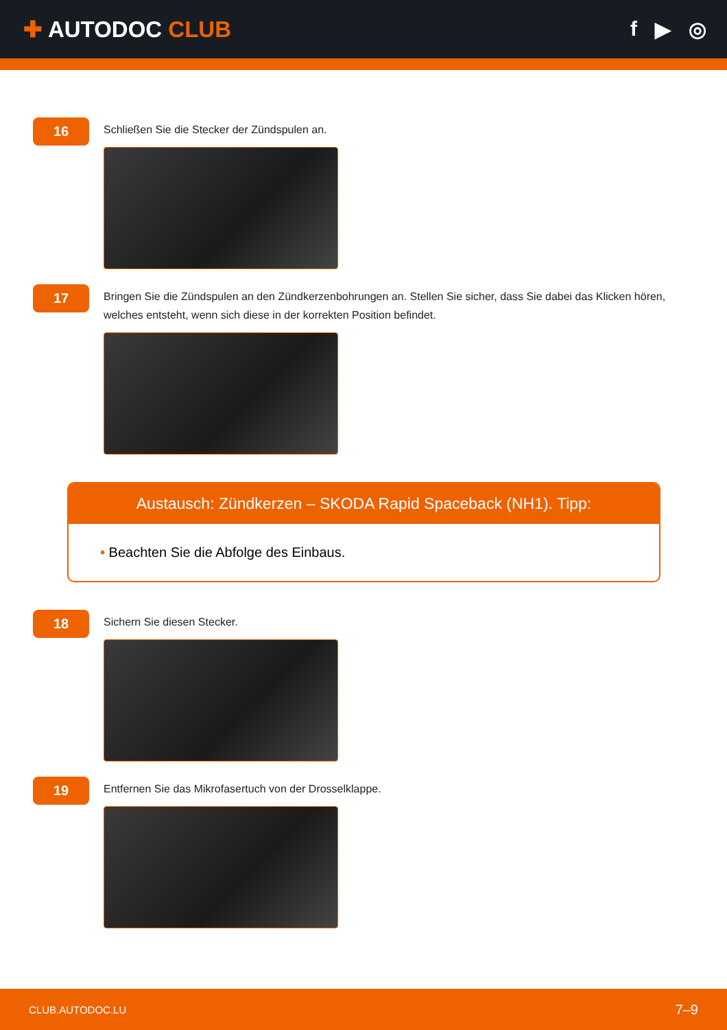✚ AUTODOC CLUB f ▶ ◎
16
Schließen Sie die Stecker der Zündspulen an.
17
Bringen Sie die Zündspulen an den Zündkerzenbohrungen an. Stellen Sie sicher, dass Sie dabei das Klicken hören, welches entsteht, wenn sich diese in der korrekten Position befindet.
Austausch: Zündkerzen – SKODA Rapid Spaceback (NH1). Tipp:
• Beachten Sie die Abfolge des Einbaus.
18
Sichern Sie diesen Stecker.
19
Entfernen Sie das Mikrofasertuch von der Drosselklappe.
CLUB.AUTODOC.LU 7–9